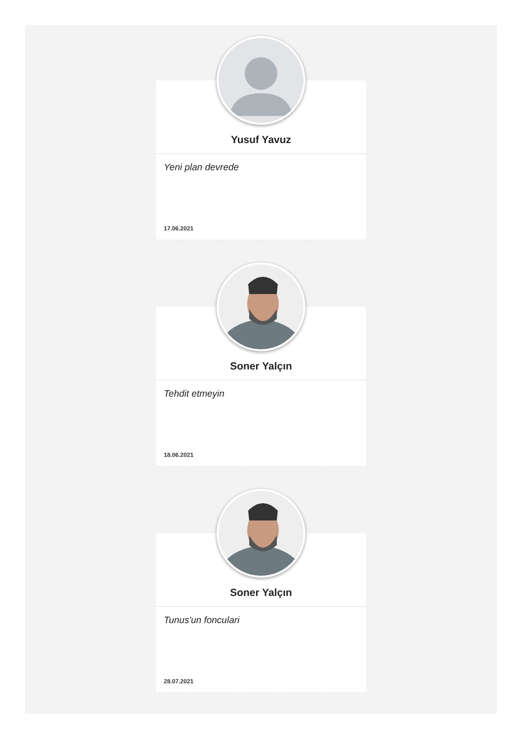Yusuf Yavuz
Yeni plan devrede
17.06.2021
Soner Yalçın
Tehdit etmeyin
18.06.2021
Soner Yalçın
Tunus'un fonculari
28.07.2021